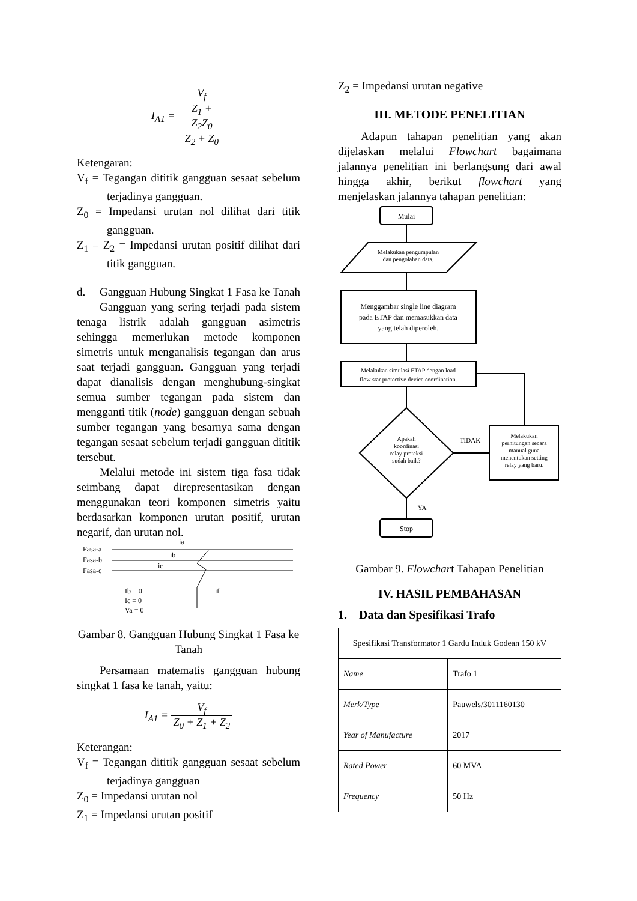I<sub>A1</sub> = V<sub>f</sub> Z<sub>1</sub> +
Z<sub>2</sub>Z<sub>0</sub>
Z<sub>2</sub> + Z<sub>0</sub>
Ketengaran:
V<sub>f</sub> = Tegangan dititik gangguan sesaat sebelum terjadinya gangguan.
Z<sub>0</sub> = Impedansi urutan nol dilihat dari titik gangguan.
Z<sub>1</sub> – Z<sub>2</sub> = Impedansi urutan positif dilihat dari titik gangguan.
d. Gangguan Hubung Singkat 1 Fasa ke Tanah
Gangguan yang sering terjadi pada sistem tenaga listrik adalah gangguan asimetris sehingga memerlukan metode komponen simetris untuk menganalisis tegangan dan arus saat terjadi gangguan. Gangguan yang terjadi dapat dianalisis dengan menghubung-singkat semua sumber tegangan pada sistem dan mengganti titik (node) gangguan dengan sebuah sumber tegangan yang besarnya sama dengan tegangan sesaat sebelum terjadi gangguan dititik tersebut.
Melalui metode ini sistem tiga fasa tidak seimbang dapat direpresentasikan dengan menggunakan teori komponen simetris yaitu berdasarkan komponen urutan positif, urutan negarif, dan urutan nol.
Fasa-a
Fasa-b
Fasa-c
ia
ib
ic
Ib = 0
Ic = 0
Va = 0
if
Gambar 8. Gangguan Hubung Singkat 1 Fasa ke Tanah
Persamaan matematis gangguan hubung singkat 1 fasa ke tanah, yaitu:
I<sub>A1</sub> = V<sub>f</sub> Z<sub>0</sub> + Z<sub>1</sub> + Z<sub>2</sub>
Keterangan:
V<sub>f</sub> = Tegangan dititik gangguan sesaat sebelum terjadinya gangguan
Z<sub>0</sub> = Impedansi urutan nol
Z<sub>1</sub> = Impedansi urutan positif
Z<sub>2</sub> = Impedansi urutan negative
III. METODE PENELITIAN
Adapun tahapan penelitian yang akan dijelaskan melalui Flowchart bagaimana jalannya penelitian ini berlangsung dari awal hingga akhir, berikut flowchart yang menjelaskan jalannya tahapan penelitian:
Mulai
Melakukan pengumpulan
dan pengolahan data.
Menggambar single line diagram
pada ETAP dan memasukkan data
yang telah diperoleh.
Melakukan simulasi ETAP dengan load
flow star protective device coordination.
Apakah
koordinasi
relay proteksi
sudah baik?
TIDAK
Melakukan
perhitungan secara
manual guna
menentukan setting
relay yang baru.
YA
Stop
Gambar 9. Flowchart Tahapan Penelitian
IV. HASIL PEMBAHASAN
1. Data dan Spesifikasi Trafo
| Spesifikasi Transformator 1 Gardu Induk Godean 150 kV | |
| Name | Trafo 1 |
| Merk/Type | Pauwels/3011160130 |
| Year of Manufacture | 2017 |
| Rated Power | 60 MVA |
| Frequency | 50 Hz |